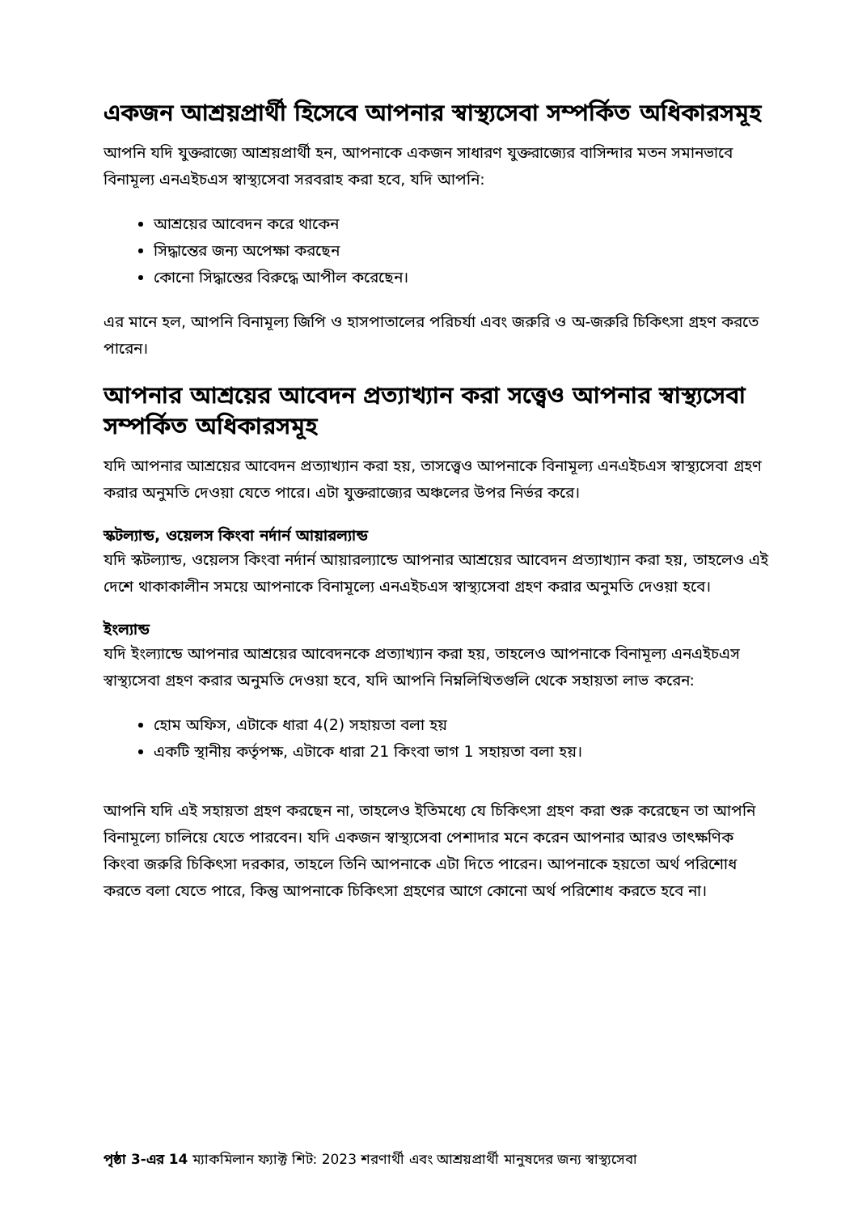একজন আশ্রয়প্রার্থী হিসেবে আপনার স্বাস্থ্যসেবা সম্পর্কিত অধিকারসমূহ
আপনি যদি যুক্তরাজ্যে আশ্রয়প্রার্থী হন, আপনাকে একজন সাধারণ যুক্তরাজ্যের বাসিন্দার মতন সমানভাবে বিনামূল্য এনএইচএস স্বাস্থ্যসেবা সরবরাহ করা হবে, যদি আপনি:
আশ্রয়ের আবেদন করে থাকেন
সিদ্ধান্তের জন্য অপেক্ষা করছেন
কোনো সিদ্ধান্তের বিরুদ্ধে আপীল করেছেন।
এর মানে হল, আপনি বিনামূল্য জিপি ও হাসপাতালের পরিচর্যা এবং জরুরি ও অ-জরুরি চিকিৎসা গ্রহণ করতে পারেন।
আপনার আশ্রয়ের আবেদন প্রত্যাখ্যান করা সত্ত্বেও আপনার স্বাস্থ্যসেবা সম্পর্কিত অধিকারসমূহ
যদি আপনার আশ্রয়ের আবেদন প্রত্যাখ্যান করা হয়, তাসত্ত্বেও আপনাকে বিনামূল্য এনএইচএস স্বাস্থ্যসেবা গ্রহণ করার অনুমতি দেওয়া যেতে পারে। এটা যুক্তরাজ্যের অঞ্চলের উপর নির্ভর করে।
স্কটল্যান্ড, ওয়েলস কিংবা নর্দার্ন আয়ারল্যান্ড
যদি স্কটল্যান্ড, ওয়েলস কিংবা নর্দার্ন আয়ারল্যান্ডে আপনার আশ্রয়ের আবেদন প্রত্যাখ্যান করা হয়, তাহলেও এই দেশে থাকাকালীন সময়ে আপনাকে বিনামূল্যে এনএইচএস স্বাস্থ্যসেবা গ্রহণ করার অনুমতি দেওয়া হবে।
ইংল্যান্ড
যদি ইংল্যান্ডে আপনার আশ্রয়ের আবেদনকে প্রত্যাখ্যান করা হয়, তাহলেও আপনাকে বিনামূল্য এনএইচএস স্বাস্থ্যসেবা গ্রহণ করার অনুমতি দেওয়া হবে, যদি আপনি নিম্নলিখিতগুলি থেকে সহায়তা লাভ করেন:
হোম অফিস, এটাকে ধারা 4(2) সহায়তা বলা হয়
একটি স্থানীয় কর্তৃপক্ষ, এটাকে ধারা 21 কিংবা ভাগ 1 সহায়তা বলা হয়।
আপনি যদি এই সহায়তা গ্রহণ করছেন না, তাহলেও ইতিমধ্যে যে চিকিৎসা গ্রহণ করা শুরু করেছেন তা আপনি বিনামূল্যে চালিয়ে যেতে পারবেন। যদি একজন স্বাস্থ্যসেবা পেশাদার মনে করেন আপনার আরও তাৎক্ষণিক কিংবা জরুরি চিকিৎসা দরকার, তাহলে তিনি আপনাকে এটা দিতে পারেন। আপনাকে হয়তো অর্থ পরিশোধ করতে বলা যেতে পারে, কিন্তু আপনাকে চিকিৎসা গ্রহণের আগে কোনো অর্থ পরিশোধ করতে হবে না।
পৃষ্ঠা 3-এর 14 ম্যাকমিলান ফ্যাক্ট শিট: 2023 শরণার্থী এবং আশ্রয়প্রার্থী মানুষদের জন্য স্বাস্থ্যসেবা